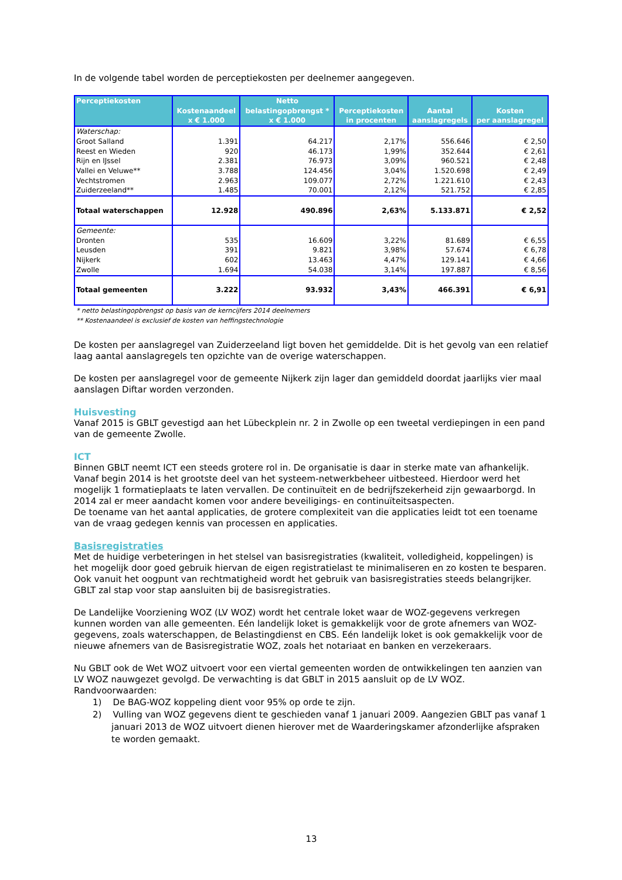In de volgende tabel worden de perceptiekosten per deelnemer aangegeven.
| Perceptiekosten | Kostenaandeel x € 1.000 | Netto belastingopbrengst * x € 1.000 | Perceptiekosten in procenten | Aantal aanslagregels | Kosten per aanslagregel |
| --- | --- | --- | --- | --- | --- |
| Waterschap: | | | | | |
| Groot Salland | 1.391 | 64.217 | 2,17% | 556.646 | € 2,50 |
| Reest en Wieden | 920 | 46.173 | 1,99% | 352.644 | € 2,61 |
| Rijn en IJssel | 2.381 | 76.973 | 3,09% | 960.521 | € 2,48 |
| Vallei en Veluwe** | 3.788 | 124.456 | 3,04% | 1.520.698 | € 2,49 |
| Vechtstromen | 2.963 | 109.077 | 2,72% | 1.221.610 | € 2,43 |
| Zuiderzeeland** | 1.485 | 70.001 | 2,12% | 521.752 | € 2,85 |
| Totaal waterschappen | 12.928 | 490.896 | 2,63% | 5.133.871 | € 2,52 |
| Gemeente: | | | | | |
| Dronten | 535 | 16.609 | 3,22% | 81.689 | € 6,55 |
| Leusden | 391 | 9.821 | 3,98% | 57.674 | € 6,78 |
| Nijkerk | 602 | 13.463 | 4,47% | 129.141 | € 4,66 |
| Zwolle | 1.694 | 54.038 | 3,14% | 197.887 | € 8,56 |
| Totaal gemeenten | 3.222 | 93.932 | 3,43% | 466.391 | € 6,91 |
* netto belastingopbrengst op basis van de kerncijfers 2014 deelnemers
** Kostenaandeel is exclusief de kosten van heffingstechnologie
De kosten per aanslagregel van Zuiderzeeland ligt boven het gemiddelde. Dit is het gevolg van een relatief laag aantal aanslagregels ten opzichte van de overige waterschappen.
De kosten per aanslagregel voor de gemeente Nijkerk zijn lager dan gemiddeld doordat jaarlijks vier maal aanslagen Diftar worden verzonden.
Huisvesting
Vanaf 2015 is GBLT gevestigd aan het Lübeckplein nr. 2 in Zwolle op een tweetal verdiepingen in een pand van de gemeente Zwolle.
ICT
Binnen GBLT neemt ICT een steeds grotere rol in. De organisatie is daar in sterke mate van afhankelijk. Vanaf begin 2014 is het grootste deel van het systeem-netwerkbeheer uitbesteed. Hierdoor werd het mogelijk 1 formatieplaats te laten vervallen. De continuïteit en de bedrijfszekerheid zijn gewaarborgd. In 2014 zal er meer aandacht komen voor andere beveiligings- en continuïteitsaspecten.
De toename van het aantal applicaties, de grotere complexiteit van die applicaties leidt tot een toename van de vraag gedegen kennis van processen en applicaties.
Basisregistraties
Met de huidige verbeteringen in het stelsel van basisregistraties (kwaliteit, volledigheid, koppelingen) is het mogelijk door goed gebruik hiervan de eigen registratielast te minimaliseren en zo kosten te besparen. Ook vanuit het oogpunt van rechtmatigheid wordt het gebruik van basisregistraties steeds belangrijker. GBLT zal stap voor stap aansluiten bij de basisregistraties.
De Landelijke Voorziening WOZ (LV WOZ) wordt het centrale loket waar de WOZ-gegevens verkregen kunnen worden van alle gemeenten. Eén landelijk loket is gemakkelijk voor de grote afnemers van WOZ-gegevens, zoals waterschappen, de Belastingdienst en CBS. Eén landelijk loket is ook gemakkelijk voor de nieuwe afnemers van de Basisregistratie WOZ, zoals het notariaat en banken en verzekeraars.
Nu GBLT ook de Wet WOZ uitvoert voor een viertal gemeenten worden de ontwikkelingen ten aanzien van LV WOZ nauwgezet gevolgd. De verwachting is dat GBLT in 2015 aansluit op de LV WOZ.
Randvoorwaarden:
1) De BAG-WOZ koppeling dient voor 95% op orde te zijn.
2) Vulling van WOZ gegevens dient te geschieden vanaf 1 januari 2009. Aangezien GBLT pas vanaf 1 januari 2013 de WOZ uitvoert dienen hierover met de Waarderingskamer afzonderlijke afspraken te worden gemaakt.
13